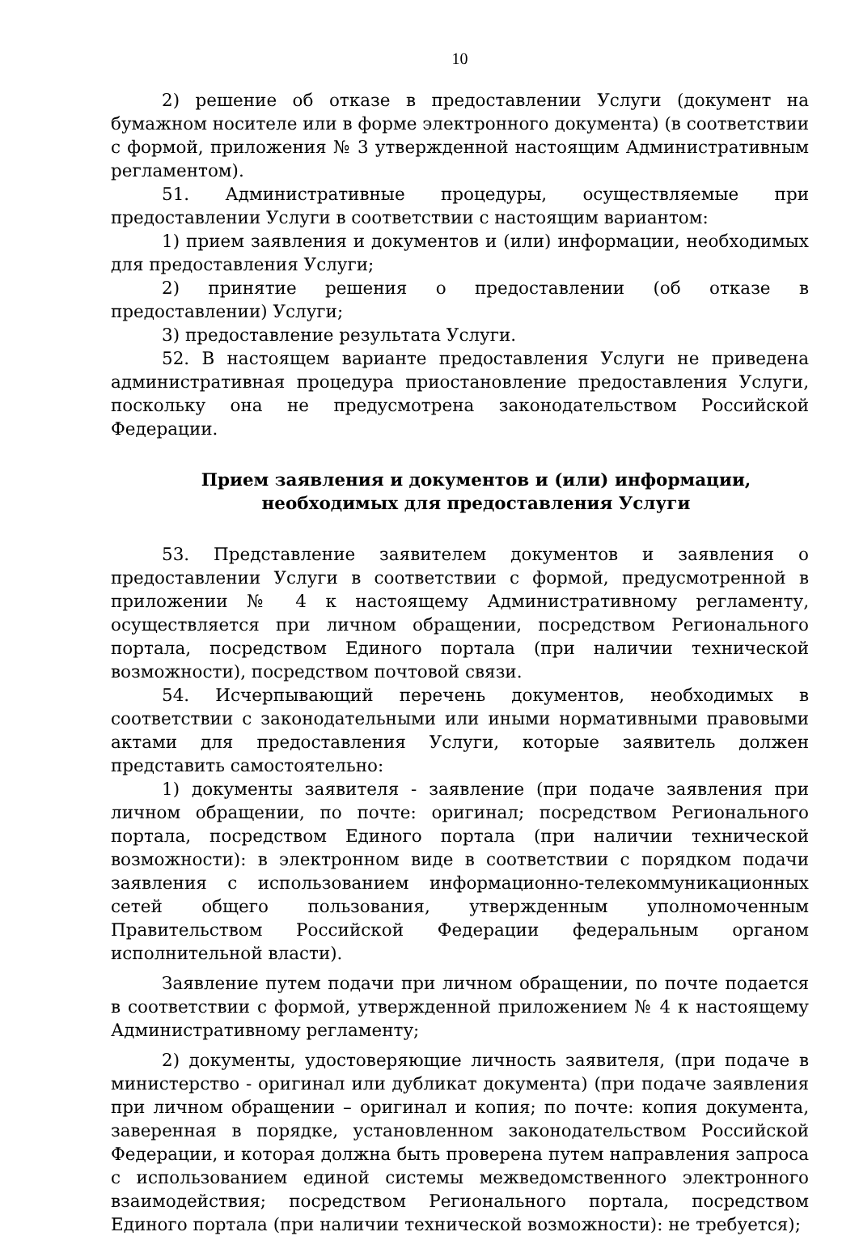10
2) решение об отказе в предоставлении Услуги (документ на бумажном носителе или в форме электронного документа) (в соответствии с формой, приложения № 3 утвержденной настоящим Административным регламентом).
51. Административные процедуры, осуществляемые при предоставлении Услуги в соответствии с настоящим вариантом:
1) прием заявления и документов и (или) информации, необходимых для предоставления Услуги;
2) принятие решения о предоставлении (об отказе в предоставлении) Услуги;
3) предоставление результата Услуги.
52. В настоящем варианте предоставления Услуги не приведена административная процедура приостановление предоставления Услуги, поскольку она не предусмотрена законодательством Российской Федерации.
Прием заявления и документов и (или) информации, необходимых для предоставления Услуги
53. Представление заявителем документов и заявления о предоставлении Услуги в соответствии с формой, предусмотренной в приложении № 4 к настоящему Административному регламенту, осуществляется при личном обращении, посредством Регионального портала, посредством Единого портала (при наличии технической возможности), посредством почтовой связи.
54. Исчерпывающий перечень документов, необходимых в соответствии с законодательными или иными нормативными правовыми актами для предоставления Услуги, которые заявитель должен представить самостоятельно:
1) документы заявителя - заявление (при подаче заявления при личном обращении, по почте: оригинал; посредством Регионального портала, посредством Единого портала (при наличии технической возможности): в электронном виде в соответствии с порядком подачи заявления с использованием информационно-телекоммуникационных сетей общего пользования, утвержденным уполномоченным Правительством Российской Федерации федеральным органом исполнительной власти).
Заявление путем подачи при личном обращении, по почте подается в соответствии с формой, утвержденной приложением № 4 к настоящему Административному регламенту;
2) документы, удостоверяющие личность заявителя, (при подаче в министерство - оригинал или дубликат документа) (при подаче заявления при личном обращении – оригинал и копия; по почте: копия документа, заверенная в порядке, установленном законодательством Российской Федерации, и которая должна быть проверена путем направления запроса с использованием единой системы межведомственного электронного взаимодействия; посредством Регионального портала, посредством Единого портала (при наличии технической возможности): не требуется);